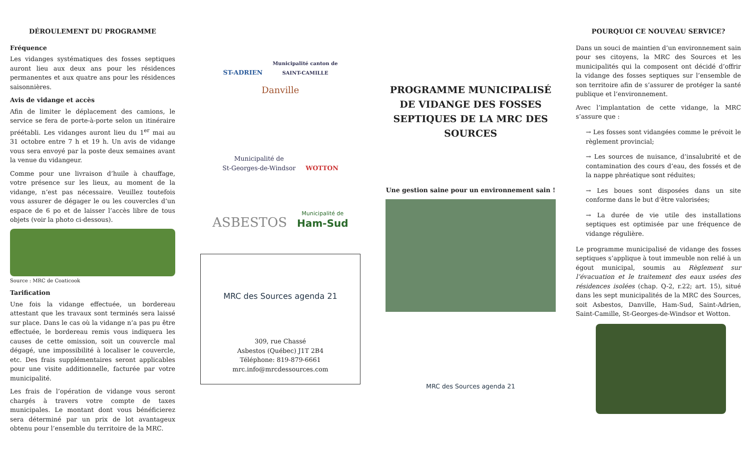DÉROULEMENT DU PROGRAMME
Fréquence
Les vidanges systématiques des fosses septiques auront lieu aux deux ans pour les résidences permanentes et aux quatre ans pour les résidences saisonnières.
Avis de vidange et accès
Afin de limiter le déplacement des camions, le service se fera de porte-à-porte selon un itinéraire préétabli. Les vidanges auront lieu du 1<sup>er</sup> mai au 31 octobre entre 7 h et 19 h. Un avis de vidange vous sera envoyé par la poste deux semaines avant la venue du vidangeur.
Comme pour une livraison d’huile à chauffage, votre présence sur les lieux, au moment de la vidange, n’est pas nécessaire. Veuillez toutefois vous assurer de dégager le ou les couvercles d’un espace de 6 po et de laisser l’accès libre de tous objets (voir la photo ci-dessous).
Source : MRC de Coaticook
Tarification
Une fois la vidange effectuée, un bordereau attestant que les travaux sont terminés sera laissé sur place. Dans le cas où la vidange n’a pas pu être effectuée, le bordereau remis vous indiquera les causes de cette omission, soit un couvercle mal dégagé, une impossibilité à localiser le couvercle, etc. Des frais supplémentaires seront applicables pour une visite additionnelle, facturée par votre municipalité.
Les frais de l’opération de vidange vous seront chargés à travers votre compte de taxes municipales. Le montant dont vous bénéficierez sera déterminé par un prix de lot avantageux obtenu pour l’ensemble du territoire de la MRC.
ST-ADRIEN Municipalité canton de
SAINT-CAMILLE Danville
Municipalité de
St-Georges-de-Windsor WOTTON
ASBESTOS
Municipalité de
Ham-Sud
MRC des Sources agenda 21
309, rue Chassé
Asbestos (Québec) J1T 2B4
Téléphone: 819-879-6661
mrc.info@mrcdessources.com
PROGRAMME MUNICIPALISÉ DE VIDANGE DES FOSSES SEPTIQUES DE LA MRC DES SOURCES
Une gestion saine pour un environnement sain !
MRC des Sources agenda 21
POURQUOI CE NOUVEAU SERVICE?
Dans un souci de maintien d’un environnement sain pour ses citoyens, la MRC des Sources et les municipalités qui la composent ont décidé d’offrir la vidange des fosses septiques sur l’ensemble de son territoire afin de s’assurer de protéger la santé publique et l’environnement.
Avec l’implantation de cette vidange, la MRC s’assure que :
→ Les fosses sont vidangées comme le prévoit le règlement provincial;
→ Les sources de nuisance, d’insalubrité et de contamination des cours d’eau, des fossés et de la nappe phréatique sont réduites;
→ Les boues sont disposées dans un site conforme dans le but d’être valorisées;
→ La durée de vie utile des installations septiques est optimisée par une fréquence de vidange régulière.
Le programme municipalisé de vidange des fosses septiques s’applique à tout immeuble non relié à un égout municipal, soumis au Règlement sur l’évacuation et le traitement des eaux usées des résidences isolées (chap. Q-2, r.22; art. 15), situé dans les sept municipalités de la MRC des Sources, soit Asbestos, Danville, Ham-Sud, Saint-Adrien, Saint-Camille, St-Georges-de-Windsor et Wotton.